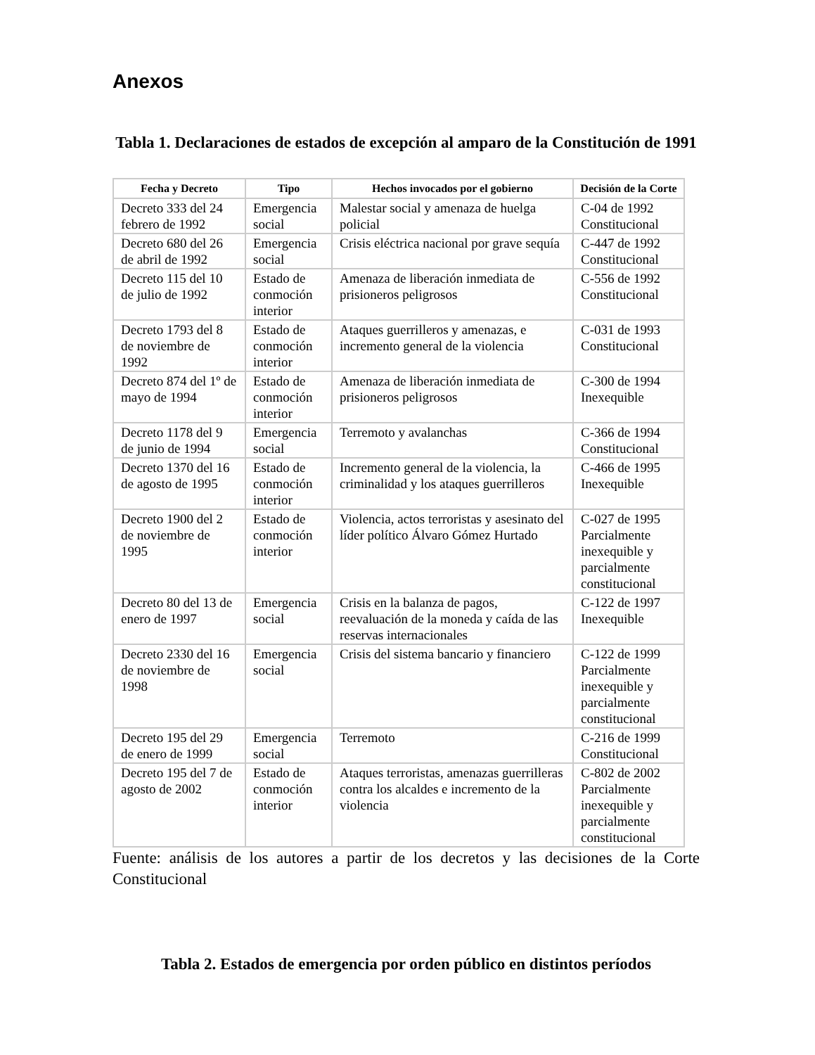Anexos
Tabla 1. Declaraciones de estados de excepción al amparo de la Constitución de 1991
| Fecha y Decreto | Tipo | Hechos invocados por el gobierno | Decisión de la Corte |
| --- | --- | --- | --- |
| Decreto 333 del 24 febrero de 1992 | Emergencia social | Malestar social y amenaza de huelga policial | C-04 de 1992 Constitucional |
| Decreto 680 del 26 de abril de 1992 | Emergencia social | Crisis eléctrica nacional por grave sequía | C-447 de 1992 Constitucional |
| Decreto 115 del 10 de julio de 1992 | Estado de conmoción interior | Amenaza de liberación inmediata de prisioneros peligrosos | C-556 de 1992 Constitucional |
| Decreto 1793 del 8 de noviembre de 1992 | Estado de conmoción interior | Ataques guerrilleros y amenazas, e incremento general de la violencia | C-031 de 1993 Constitucional |
| Decreto 874 del 1º de mayo de 1994 | Estado de conmoción interior | Amenaza de liberación inmediata de prisioneros peligrosos | C-300 de 1994 Inexequible |
| Decreto 1178 del 9 de junio de 1994 | Emergencia social | Terremoto y avalanchas | C-366 de 1994 Constitucional |
| Decreto 1370 del 16 de agosto de 1995 | Estado de conmoción interior | Incremento general de la violencia, la criminalidad y los ataques guerrilleros | C-466 de 1995 Inexequible |
| Decreto 1900 del 2 de noviembre de 1995 | Estado de conmoción interior | Violencia, actos terroristas y asesinato del líder político Álvaro Gómez Hurtado | C-027 de 1995 Parcialmente inexequible y parcialmente constitucional |
| Decreto 80 del 13 de enero de 1997 | Emergencia social | Crisis en la balanza de pagos, reevaluación de la moneda y caída de las reservas internacionales | C-122 de 1997 Inexequible |
| Decreto 2330 del 16 de noviembre de 1998 | Emergencia social | Crisis del sistema bancario y financiero | C-122 de 1999 Parcialmente inexequible y parcialmente constitucional |
| Decreto 195 del 29 de enero de 1999 | Emergencia social | Terremoto | C-216 de 1999 Constitucional |
| Decreto 195 del 7 de agosto de 2002 | Estado de conmoción interior | Ataques terroristas, amenazas guerrilleras contra los alcaldes e incremento de la violencia | C-802 de 2002 Parcialmente inexequible y parcialmente constitucional |
Fuente: análisis de los autores a partir de los decretos y las decisiones de la Corte Constitucional
Tabla 2. Estados de emergencia por orden público en distintos períodos